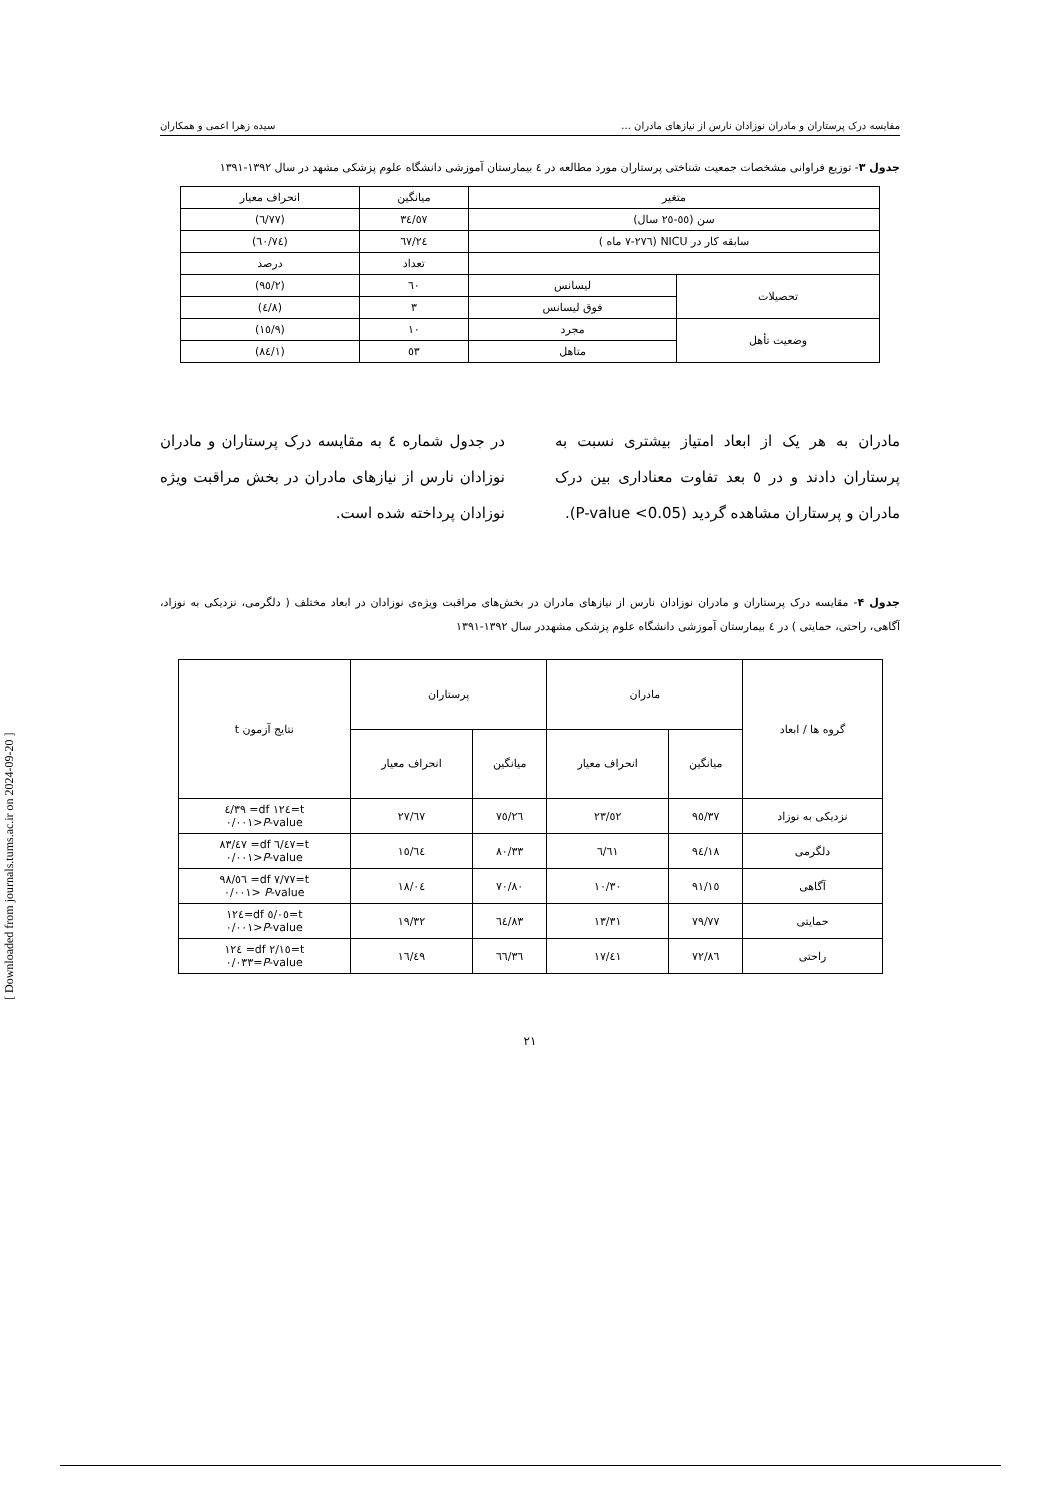مقایسه درک پرستاران و مادران نوزادان نارس از نیازهای مادران ... سیده زهرا اعمی و همکاران
جدول ۳- توزیع فراوانی مشخصات جمعیت شناختی پرستاران مورد مطالعه در ٤ بیمارستان آموزشی دانشگاه علوم پزشکی مشهد در سال ۱۳۹۲-۱۳۹۱
| متغیر | | میانگین | انحراف معیار |
| سن (٥٥-٢٥ سال) | | ٣٤/٥٧ | (٦/٧٧) |
| سابقه کار در NICU (٢٧٦-٧ ماه ) | | ٦٧/٢٤ | (٦٠/٧٤) |
| | | تعداد | درصد |
| تحصیلات | لیسانس | ٦٠ | (٩٥/٢) |
| | فوق لیسانس | ٣ | (٤/٨) |
| وضعیت تأهل | مجرد | ١٠ | (١٥/٩) |
| | متاهل | ٥٣ | (٨٤/١) |
مادران به هر یک از ابعاد امتیاز بیشتری نسبت به پرستاران دادند و در ٥ بعد تفاوت معناداری بین درک مادران و پرستاران مشاهده گردید (P-value <0.05).
در جدول شماره ٤ به مقایسه درک پرستاران و مادران نوزادان نارس از نیازهای مادران در بخش مراقبت ویژه نوزادان پرداخته شده است.
جدول ۴- مقایسه درک پرستاران و مادران نوزادان نارس از نیازهای مادران در بخش‌های مراقبت ویژه‌ی نوزادان در ابعاد مختلف ( دلگرمی، نزدیکی به نوزاد، آگاهی، راحتی، حمایتی ) در ٤ بیمارستان آموزشی دانشگاه علوم پزشکی مشهددر سال ۱۳۹۲-۱۳۹۱
| گروه ها / ابعاد | مادران | | پرستاران | | نتایج آزمون t |
| | میانگین | انحراف معیار | میانگین | انحراف معیار | |
| نزدیکی به نوزاد | ٩٥/٣٧ | ٢٣/٥٢ | ٧٥/٢٦ | ٢٧/٦٧ | t=١٢٤ df= ٤/٣٩ P -value<٠/٠٠١ |
| دلگرمی | ٩٤/١٨ | ٦/٦١ | ٨٠/٣٣ | ١٥/٦٤ | t=٦/٤٧ df= ٨٣/٤٧ P -value<٠/٠٠١ |
| آگاهی | ٩١/١٥ | ١٠/٣٠ | ٧٠/٨٠ | ١٨/٠٤ | t=٧/٧٧ df= ٩٨/٥٦ P -value <٠/٠٠١ |
| حمایتی | ٧٩/٧٧ | ١٣/٣١ | ٦٤/٨٣ | ١٩/٣٢ | t=٥/٠٥ df=١٢٤ P -value<٠/٠٠١ |
| راحتی | ٧٢/٨٦ | ١٧/٤١ | ٦٦/٣٦ | ١٦/٤٩ | t=٢/١٥ df= ١٢٤ P -value=٠/٠٣٣ |
۲۱
[ Downloaded from journals.tums.ac.ir on 2024-09-20 ]